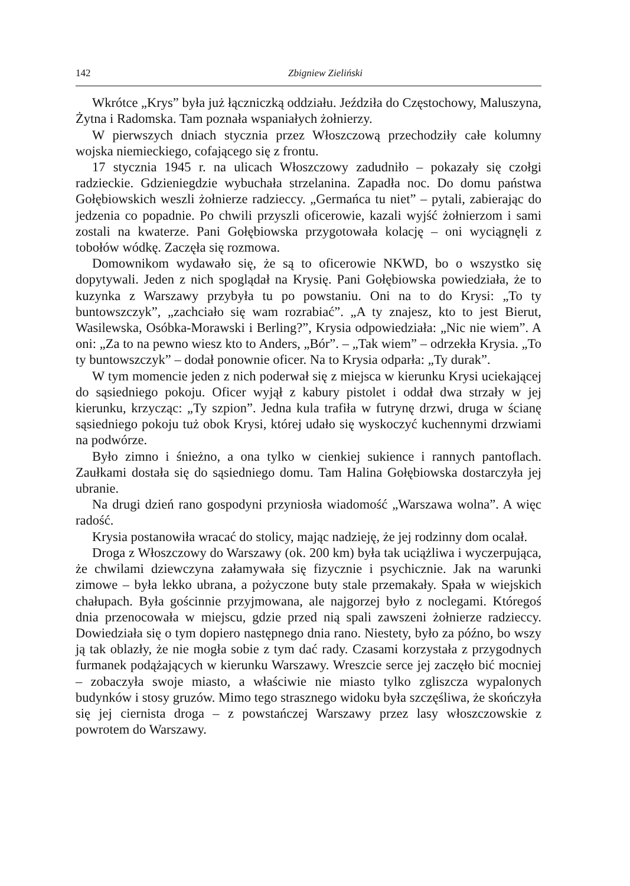142 Zbigniew Zieliński
Wkrótce „Krys” była już łączniczką oddziału. Jeździła do Częstochowy, Maluszyna, Żytna i Radomska. Tam poznała wspaniałych żołnierzy.
W pierwszych dniach stycznia przez Włoszczową przechodziły całe kolumny wojska niemieckiego, cofającego się z frontu.
17 stycznia 1945 r. na ulicach Włoszczowy zadudniło – pokazały się czołgi radzieckie. Gdzieniegdzie wybuchała strzelanina. Zapadła noc. Do domu państwa Gołębiowskich weszli żołnierze radzieccy. „Germańca tu niet” – pytali, zabierając do jedzenia co popadnie. Po chwili przyszli oficerowie, kazali wyjść żołnierzom i sami zostali na kwaterze. Pani Gołębiowska przygotowała kolację – oni wyciągnęli z tobołów wódkę. Zaczęła się rozmowa.
Domownikom wydawało się, że są to oficerowie NKWD, bo o wszystko się dopytywali. Jeden z nich spoglądał na Krysię. Pani Gołębiowska powiedziała, że to kuzynka z Warszawy przybyła tu po powstaniu. Oni na to do Krysi: „To ty buntowszczyk”, „zachciało się wam rozrabiać”. „A ty znajesz, kto to jest Bierut, Wasilewska, Osóbka-Morawski i Berling?”, Krysia odpowiedziała: „Nic nie wiem”. A oni: „Za to na pewno wiesz kto to Anders, „Bór”. – „Tak wiem” – odrzekła Krysia. „To ty buntowszczyk” – dodał ponownie oficer. Na to Krysia odparła: „Ty durak”.
W tym momencie jeden z nich poderwał się z miejsca w kierunku Krysi uciekającej do sąsiedniego pokoju. Oficer wyjął z kabury pistolet i oddał dwa strzały w jej kierunku, krzycząc: „Ty szpion”. Jedna kula trafiła w futrynę drzwi, druga w ścianę sąsiedniego pokoju tuż obok Krysi, której udało się wyskoczyć kuchennymi drzwiami na podwórze.
Było zimno i śnieżno, a ona tylko w cienkiej sukience i rannych pantoflach. Zaułkami dostała się do sąsiedniego domu. Tam Halina Gołębiowska dostarczyła jej ubranie.
Na drugi dzień rano gospodyni przyniosła wiadomość „Warszawa wolna”. A więc radość.
Krysia postanowiła wracać do stolicy, mając nadzieję, że jej rodzinny dom ocalał.
Droga z Włoszczowy do Warszawy (ok. 200 km) była tak uciążliwa i wyczerpująca, że chwilami dziewczyna załamywała się fizycznie i psychicznie. Jak na warunki zimowe – była lekko ubrana, a pożyczone buty stale przemakały. Spała w wiejskich chałupach. Była gościnnie przyjmowana, ale najgorzej było z noclegami. Któregoś dnia przenocowała w miejscu, gdzie przed nią spali zawszeni żołnierze radzieccy. Dowiedziała się o tym dopiero następnego dnia rano. Niestety, było za późno, bo wszy ją tak oblazły, że nie mogła sobie z tym dać rady. Czasami korzystała z przygodnych furmanek podążających w kierunku Warszawy. Wreszcie serce jej zaczęło bić mocniej – zobaczyła swoje miasto, a właściwie nie miasto tylko zgliszcza wypalonych budynków i stosy gruzów. Mimo tego strasznego widoku była szczęśliwa, że skończyła się jej ciernista droga – z powstańczej Warszawy przez lasy włoszczowskie z powrotem do Warszawy.